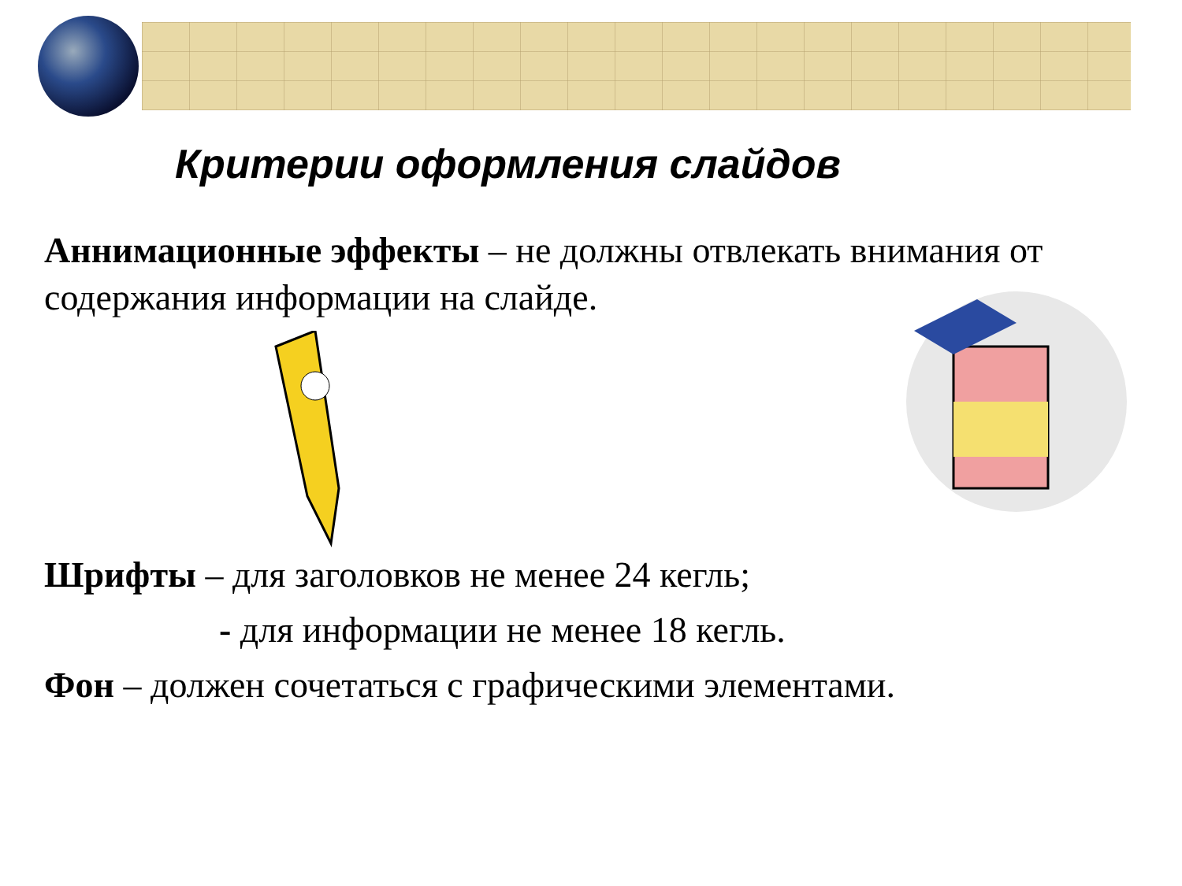Критерии оформления слайдов
Аннимационные эффекты – не должны отвлекать внимания от содержания информации на слайде.
Шрифты – для заголовков не менее 24 кегль;
- для информации не менее 18 кегль.
Фон – должен сочетаться с графическими элементами.